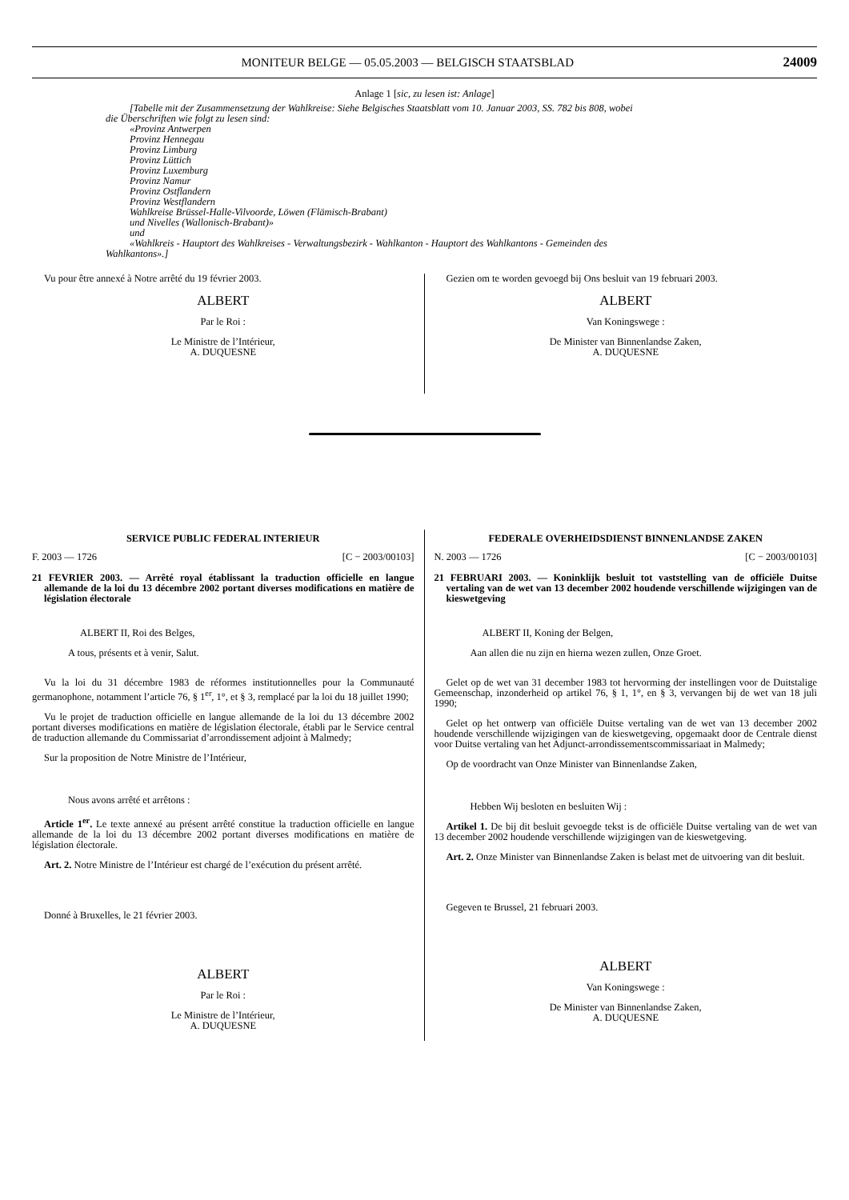MONITEUR BELGE — 05.05.2003 — BELGISCH STAATSBLAD 24009
Anlage 1 [sic, zu lesen ist: Anlage]
[Tabelle mit der Zusammensetzung der Wahlkreise: Siehe Belgisches Staatsblatt vom 10. Januar 2003, SS. 782 bis 808, wobei
die Überschriften wie folgt zu lesen sind:
«Provinz Antwerpen
Provinz Hennegau
Provinz Limburg
Provinz Lüttich
Provinz Luxemburg
Provinz Namur
Provinz Ostflandern
Provinz Westflandern
Wahlkreise Brüssel-Halle-Vilvoorde, Löwen (Flämisch-Brabant)
und Nivelles (Wallonisch-Brabant)»
und
«Wahlkreis - Hauptort des Wahlkreises - Verwaltungsbezirk - Wahlkanton - Hauptort des Wahlkantons - Gemeinden des
Wahlkantons».]
Vu pour être annexé à Notre arrêté du 19 février 2003.
ALBERT
Par le Roi :
Le Ministre de l’Intérieur,
A. DUQUESNE
Gezien om te worden gevoegd bij Ons besluit van 19 februari 2003.
ALBERT
Van Koningswege :
De Minister van Binnenlandse Zaken,
A. DUQUESNE
SERVICE PUBLIC FEDERAL INTERIEUR
F. 2003 — 1726 [C − 2003/00103]
21 FEVRIER 2003. — Arrêté royal établissant la traduction officielle en langue allemande de la loi du 13 décembre 2002 portant diverses modifications en matière de législation électorale
ALBERT II, Roi des Belges,
A tous, présents et à venir, Salut.
Vu la loi du 31 décembre 1983 de réformes institutionnelles pour la Communauté germanophone, notamment l’article 76, § 1<sup>er</sup>, 1°, et § 3, remplacé par la loi du 18 juillet 1990;
Vu le projet de traduction officielle en langue allemande de la loi du 13 décembre 2002 portant diverses modifications en matière de législation électorale, établi par le Service central de traduction allemande du Commissariat d’arrondissement adjoint à Malmedy;
Sur la proposition de Notre Ministre de l’Intérieur,
Nous avons arrêté et arrêtons :
Article 1<sup>er</sup>. Le texte annexé au présent arrêté constitue la traduction officielle en langue allemande de la loi du 13 décembre 2002 portant diverses modifications en matière de législation électorale.
Art. 2. Notre Ministre de l’Intérieur est chargé de l’exécution du présent arrêté.
Donné à Bruxelles, le 21 février 2003.
ALBERT
Par le Roi :
Le Ministre de l’Intérieur,
A. DUQUESNE
FEDERALE OVERHEIDSDIENST BINNENLANDSE ZAKEN
N. 2003 — 1726 [C − 2003/00103]
21 FEBRUARI 2003. — Koninklijk besluit tot vaststelling van de officiële Duitse vertaling van de wet van 13 december 2002 houdende verschillende wijzigingen van de kieswetgeving
ALBERT II, Koning der Belgen,
Aan allen die nu zijn en hierna wezen zullen, Onze Groet.
Gelet op de wet van 31 december 1983 tot hervorming der instellingen voor de Duitstalige Gemeenschap, inzonderheid op artikel 76, § 1, 1°, en § 3, vervangen bij de wet van 18 juli 1990;
Gelet op het ontwerp van officiële Duitse vertaling van de wet van 13 december 2002 houdende verschillende wijzigingen van de kieswetgeving, opgemaakt door de Centrale dienst voor Duitse vertaling van het Adjunct-arrondissementscommissariaat in Malmedy;
Op de voordracht van Onze Minister van Binnenlandse Zaken,
Hebben Wij besloten en besluiten Wij :
Artikel 1. De bij dit besluit gevoegde tekst is de officiële Duitse vertaling van de wet van 13 december 2002 houdende verschillende wijzigingen van de kieswetgeving.
Art. 2. Onze Minister van Binnenlandse Zaken is belast met de uitvoering van dit besluit.
Gegeven te Brussel, 21 februari 2003.
ALBERT
Van Koningswege :
De Minister van Binnenlandse Zaken,
A. DUQUESNE